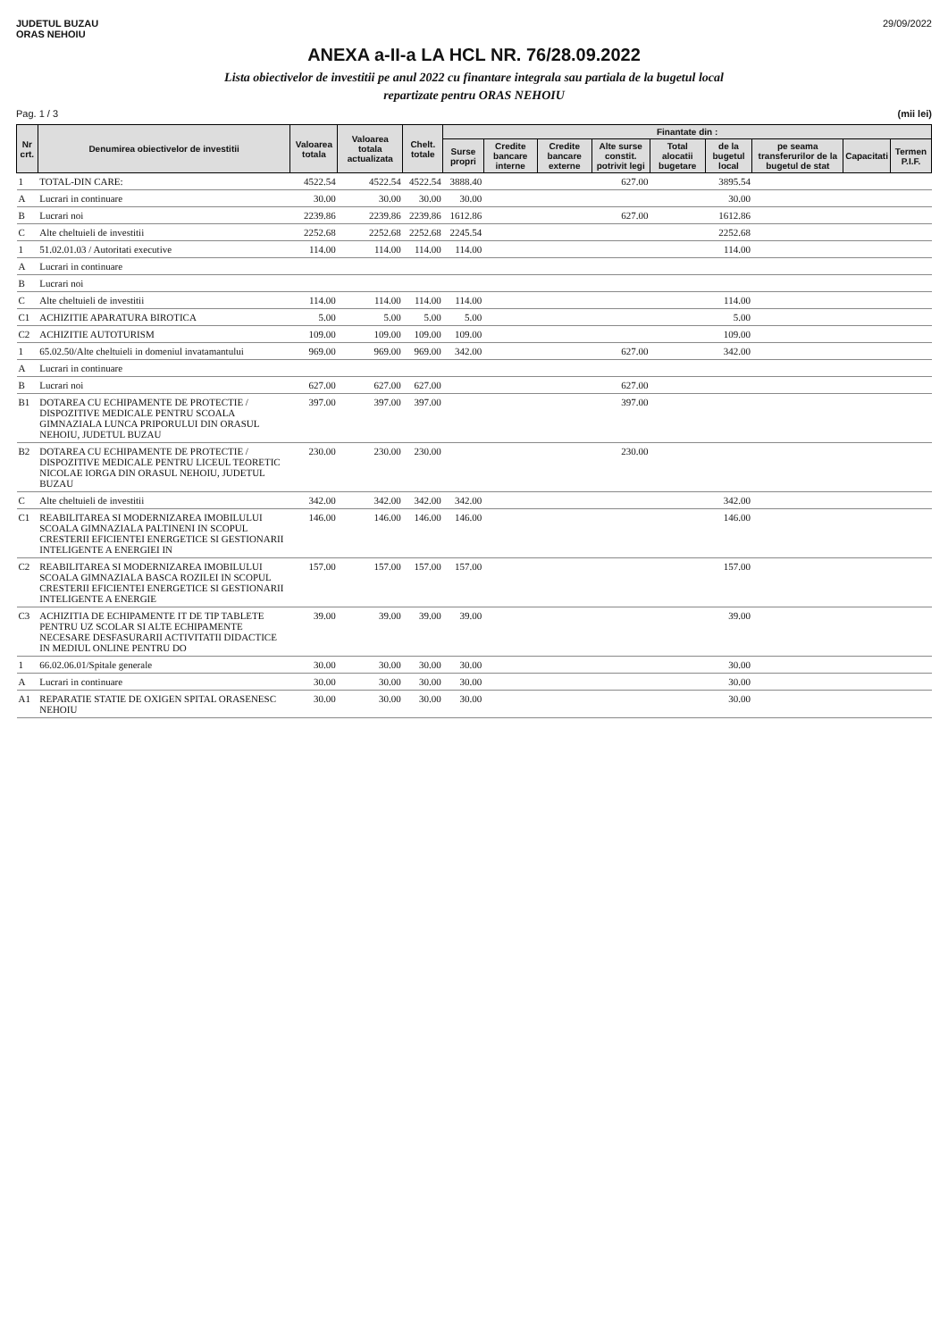JUDETUL BUZAU
ORAS NEHOIU
29/09/2022
ANEXA a-II-a LA HCL NR. 76/28.09.2022
Lista obiectivelor de investitii pe anul 2022 cu finantare integrala sau partiala de la bugetul local
repartizate pentru ORAS NEHOIU
Pag. 1 / 3 (mii lei)
| Nr crt. | Denumirea obiectivelor de investitii | Valoarea totala | Valoarea totala actualizata | Chelt. totale | Finantate din : | | | | | | | | |
| --- | --- | --- | --- | --- | --- | --- | --- | --- | --- | --- | --- | --- | --- |
| | | | | | Surse propri | Credite bancare interne | Credite bancare externe | Alte surse constit. potrivit legi | Total alocatii bugetare | de la bugetul local | pe seama transferurilor de la bugetul de stat | Capacitati | Termen P.I.F. |
| 1 | TOTAL-DIN CARE: | 4522.54 | 4522.54 | 4522.54 | 3888.40 | | | 627.00 | | 3895.54 | | | |
| A | Lucrari in continuare | 30.00 | 30.00 | 30.00 | 30.00 | | | | | 30.00 | | | |
| B | Lucrari noi | 2239.86 | 2239.86 | 2239.86 | 1612.86 | | | 627.00 | | 1612.86 | | | |
| C | Alte cheltuieli de investitii | 2252.68 | 2252.68 | 2252.68 | 2245.54 | | | | | 2252.68 | | | |
| 1 | 51.02.01.03 / Autoritati executive | 114.00 | 114.00 | 114.00 | 114.00 | | | | | 114.00 | | | |
| A | Lucrari in continuare | | | | | | | | | | | | |
| B | Lucrari noi | | | | | | | | | | | | |
| C | Alte cheltuieli de investitii | 114.00 | 114.00 | 114.00 | 114.00 | | | | | 114.00 | | | |
| C1 | ACHIZITIE APARATURA BIROTICA | 5.00 | 5.00 | 5.00 | 5.00 | | | | | 5.00 | | | |
| C2 | ACHIZITIE AUTOTURISM | 109.00 | 109.00 | 109.00 | 109.00 | | | | | 109.00 | | | |
| 1 | 65.02.50/Alte cheltuieli in domeniul invatamantului | 969.00 | 969.00 | 969.00 | 342.00 | | | 627.00 | | 342.00 | | | |
| A | Lucrari in continuare | | | | | | | | | | | | |
| B | Lucrari noi | 627.00 | 627.00 | 627.00 | | | | 627.00 | | | | | |
| B1 | DOTAREA CU ECHIPAMENTE DE PROTECTIE / DISPOZITIVE MEDICALE PENTRU SCOALA GIMNAZIALA LUNCA PRIPORULUI DIN ORASUL NEHOIU, JUDETUL BUZAU | 397.00 | 397.00 | 397.00 | | | | 397.00 | | | | | |
| B2 | DOTAREA CU ECHIPAMENTE DE PROTECTIE / DISPOZITIVE MEDICALE PENTRU LICEUL TEORETIC NICOLAE IORGA DIN ORASUL NEHOIU, JUDETUL BUZAU | 230.00 | 230.00 | 230.00 | | | | 230.00 | | | | | |
| C | Alte cheltuieli de investitii | 342.00 | 342.00 | 342.00 | 342.00 | | | | | 342.00 | | | |
| C1 | REABILITAREA SI MODERNIZAREA IMOBILULUI SCOALA GIMNAZIALA PALTINENI IN SCOPUL CRESTERII EFICIENTEI ENERGETICE SI GESTIONARII INTELIGENTE A ENERGIEI IN | 146.00 | 146.00 | 146.00 | 146.00 | | | | | 146.00 | | | |
| C2 | REABILITAREA SI MODERNIZAREA IMOBILULUI SCOALA GIMNAZIALA BASCA ROZILEI IN SCOPUL CRESTERII EFICIENTEI ENERGETICE SI GESTIONARII INTELIGENTE A ENERGIE | 157.00 | 157.00 | 157.00 | 157.00 | | | | | 157.00 | | | |
| C3 | ACHIZITIA DE ECHIPAMENTE IT DE TIP TABLETE PENTRU UZ SCOLAR SI ALTE ECHIPAMENTE NECESARE DESFASURARII ACTIVITATII DIDACTICE IN MEDIUL ONLINE PENTRU DO | 39.00 | 39.00 | 39.00 | 39.00 | | | | | 39.00 | | | |
| 1 | 66.02.06.01/Spitale generale | 30.00 | 30.00 | 30.00 | 30.00 | | | | | 30.00 | | | |
| A | Lucrari in continuare | 30.00 | 30.00 | 30.00 | 30.00 | | | | | 30.00 | | | |
| A1 | REPARATIE STATIE DE OXIGEN SPITAL ORASENESC NEHOIU | 30.00 | 30.00 | 30.00 | 30.00 | | | | | 30.00 | | | |